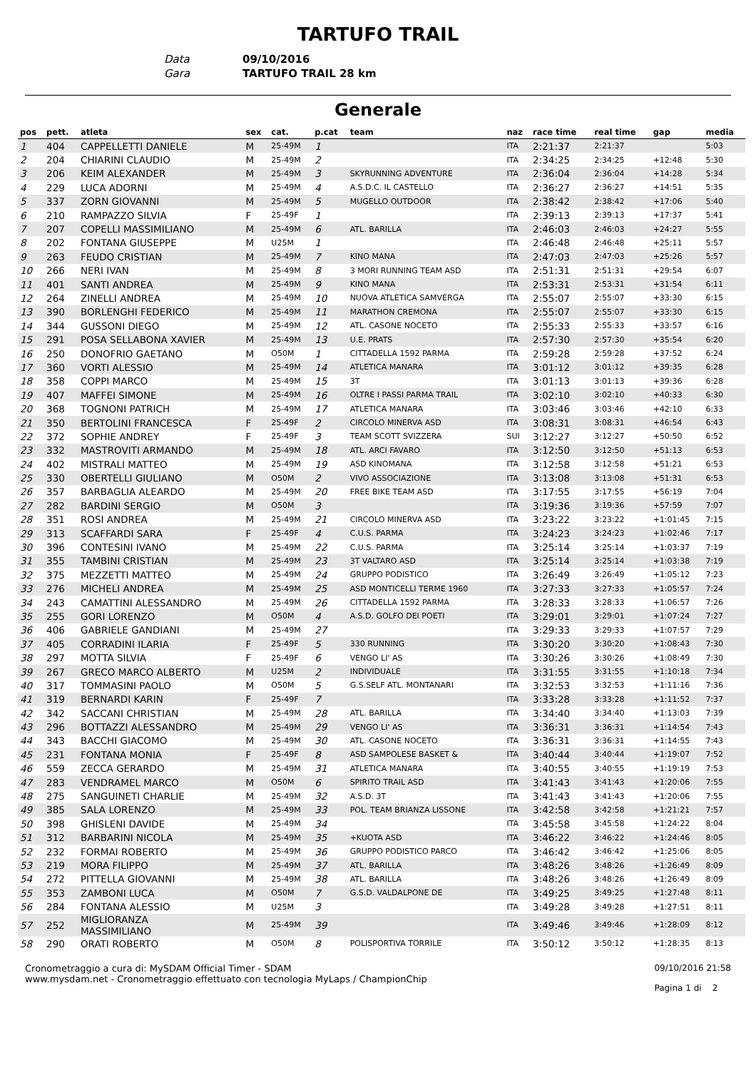TARTUFO TRAIL
Data 09/10/2016
Gara TARTUFO TRAIL 28 km
Generale
| pos | pett. | atleta | sex | cat. | p.cat | team | naz | race time | real time | gap | media |
| --- | --- | --- | --- | --- | --- | --- | --- | --- | --- | --- | --- |
| 1 | 404 | CAPPELLETTI DANIELE | M | 25-49M | 1 | | ITA | 2:21:37 | 2:21:37 | | 5:03 |
| 2 | 204 | CHIARINI CLAUDIO | M | 25-49M | 2 | | ITA | 2:34:25 | 2:34:25 | +12:48 | 5:30 |
| 3 | 206 | KEIM ALEXANDER | M | 25-49M | 3 | SKYRUNNING ADVENTURE | ITA | 2:36:04 | 2:36:04 | +14:28 | 5:34 |
| 4 | 229 | LUCA ADORNI | M | 25-49M | 4 | A.S.D.C. IL CASTELLO | ITA | 2:36:27 | 2:36:27 | +14:51 | 5:35 |
| 5 | 337 | ZORN GIOVANNI | M | 25-49M | 5 | MUGELLO OUTDOOR | ITA | 2:38:42 | 2:38:42 | +17:06 | 5:40 |
| 6 | 210 | RAMPAZZO SILVIA | F | 25-49F | 1 | | ITA | 2:39:13 | 2:39:13 | +17:37 | 5:41 |
| 7 | 207 | COPELLI MASSIMILIANO | M | 25-49M | 6 | ATL. BARILLA | ITA | 2:46:03 | 2:46:03 | +24:27 | 5:55 |
| 8 | 202 | FONTANA GIUSEPPE | M | U25M | 1 | | ITA | 2:46:48 | 2:46:48 | +25:11 | 5:57 |
| 9 | 263 | FEUDO CRISTIAN | M | 25-49M | 7 | KINO MANA | ITA | 2:47:03 | 2:47:03 | +25:26 | 5:57 |
| 10 | 266 | NERI IVAN | M | 25-49M | 8 | 3 MORI RUNNING TEAM ASD | ITA | 2:51:31 | 2:51:31 | +29:54 | 6:07 |
| 11 | 401 | SANTI ANDREA | M | 25-49M | 9 | KINO MANA | ITA | 2:53:31 | 2:53:31 | +31:54 | 6:11 |
| 12 | 264 | ZINELLI ANDREA | M | 25-49M | 10 | NUOVA ATLETICA SAMVERGA | ITA | 2:55:07 | 2:55:07 | +33:30 | 6:15 |
| 13 | 390 | BORLENGHI FEDERICO | M | 25-49M | 11 | MARATHON CREMONA | ITA | 2:55:07 | 2:55:07 | +33:30 | 6:15 |
| 14 | 344 | GUSSONI DIEGO | M | 25-49M | 12 | ATL. CASONE NOCETO | ITA | 2:55:33 | 2:55:33 | +33:57 | 6:16 |
| 15 | 291 | POSA SELLABONA XAVIER | M | 25-49M | 13 | U.E. PRATS | ITA | 2:57:30 | 2:57:30 | +35:54 | 6:20 |
| 16 | 250 | DONOFRIO GAETANO | M | O50M | 1 | CITTADELLA 1592 PARMA | ITA | 2:59:28 | 2:59:28 | +37:52 | 6:24 |
| 17 | 360 | VORTI ALESSIO | M | 25-49M | 14 | ATLETICA MANARA | ITA | 3:01:12 | 3:01:12 | +39:35 | 6:28 |
| 18 | 358 | COPPI MARCO | M | 25-49M | 15 | 3T | ITA | 3:01:13 | 3:01:13 | +39:36 | 6:28 |
| 19 | 407 | MAFFEI SIMONE | M | 25-49M | 16 | OLTRE I PASSI PARMA TRAIL | ITA | 3:02:10 | 3:02:10 | +40:33 | 6:30 |
| 20 | 368 | TOGNONI PATRICH | M | 25-49M | 17 | ATLETICA MANARA | ITA | 3:03:46 | 3:03:46 | +42:10 | 6:33 |
| 21 | 350 | BERTOLINI FRANCESCA | F | 25-49F | 2 | CIRCOLO MINERVA ASD | ITA | 3:08:31 | 3:08:31 | +46:54 | 6:43 |
| 22 | 372 | SOPHIE ANDREY | F | 25-49F | 3 | TEAM SCOTT SVIZZERA | SUI | 3:12:27 | 3:12:27 | +50:50 | 6:52 |
| 23 | 332 | MASTROVITI ARMANDO | M | 25-49M | 18 | ATL. ARCI FAVARO | ITA | 3:12:50 | 3:12:50 | +51:13 | 6:53 |
| 24 | 402 | MISTRALI MATTEO | M | 25-49M | 19 | ASD KINOMANA | ITA | 3:12:58 | 3:12:58 | +51:21 | 6:53 |
| 25 | 330 | OBERTELLI GIULIANO | M | O50M | 2 | VIVO ASSOCIAZIONE | ITA | 3:13:08 | 3:13:08 | +51:31 | 6:53 |
| 26 | 357 | BARBAGLIA ALEARDO | M | 25-49M | 20 | FREE BIKE TEAM ASD | ITA | 3:17:55 | 3:17:55 | +56:19 | 7:04 |
| 27 | 282 | BARDINI SERGIO | M | O50M | 3 | | ITA | 3:19:36 | 3:19:36 | +57:59 | 7:07 |
| 28 | 351 | ROSI ANDREA | M | 25-49M | 21 | CIRCOLO MINERVA ASD | ITA | 3:23:22 | 3:23:22 | +1:01:45 | 7:15 |
| 29 | 313 | SCAFFARDI SARA | F | 25-49F | 4 | C.U.S. PARMA | ITA | 3:24:23 | 3:24:23 | +1:02:46 | 7:17 |
| 30 | 396 | CONTESINI IVANO | M | 25-49M | 22 | C.U.S. PARMA | ITA | 3:25:14 | 3:25:14 | +1:03:37 | 7:19 |
| 31 | 355 | TAMBINI CRISTIAN | M | 25-49M | 23 | 3T VALTARO ASD | ITA | 3:25:14 | 3:25:14 | +1:03:38 | 7:19 |
| 32 | 375 | MEZZETTI MATTEO | M | 25-49M | 24 | GRUPPO PODISTICO | ITA | 3:26:49 | 3:26:49 | +1:05:12 | 7:23 |
| 33 | 276 | MICHELI ANDREA | M | 25-49M | 25 | ASD MONTICELLI TERME 1960 | ITA | 3:27:33 | 3:27:33 | +1:05:57 | 7:24 |
| 34 | 243 | CAMATTINI ALESSANDRO | M | 25-49M | 26 | CITTADELLA 1592 PARMA | ITA | 3:28:33 | 3:28:33 | +1:06:57 | 7:26 |
| 35 | 255 | GORI LORENZO | M | O50M | 4 | A.S.D. GOLFO DEI POETI | ITA | 3:29:01 | 3:29:01 | +1:07:24 | 7:27 |
| 36 | 406 | GABRIELE GANDIANI | M | 25-49M | 27 | | ITA | 3:29:33 | 3:29:33 | +1:07:57 | 7:29 |
| 37 | 405 | CORRADINI ILARIA | F | 25-49F | 5 | 330 RUNNING | ITA | 3:30:20 | 3:30:20 | +1:08:43 | 7:30 |
| 38 | 297 | MOTTA SILVIA | F | 25-49F | 6 | VENGO LI' AS | ITA | 3:30:26 | 3:30:26 | +1:08:49 | 7:30 |
| 39 | 267 | GRECO MARCO ALBERTO | M | U25M | 2 | INDIVIDUALE | ITA | 3:31:55 | 3:31:55 | +1:10:18 | 7:34 |
| 40 | 317 | TOMMASINI PAOLO | M | O50M | 5 | G.S.SELF ATL. MONTANARI | ITA | 3:32:53 | 3:32:53 | +1:11:16 | 7:36 |
| 41 | 319 | BERNARDI KARIN | F | 25-49F | 7 | | ITA | 3:33:28 | 3:33:28 | +1:11:52 | 7:37 |
| 42 | 342 | SACCANI CHRISTIAN | M | 25-49M | 28 | ATL. BARILLA | ITA | 3:34:40 | 3:34:40 | +1:13:03 | 7:39 |
| 43 | 296 | BOTTAZZI ALESSANDRO | M | 25-49M | 29 | VENGO LI' AS | ITA | 3:36:31 | 3:36:31 | +1:14:54 | 7:43 |
| 44 | 343 | BACCHI GIACOMO | M | 25-49M | 30 | ATL. CASONE NOCETO | ITA | 3:36:31 | 3:36:31 | +1:14:55 | 7:43 |
| 45 | 231 | FONTANA MONIA | F | 25-49F | 8 | ASD SAMPOLESE BASKET & | ITA | 3:40:44 | 3:40:44 | +1:19:07 | 7:52 |
| 46 | 559 | ZECCA GERARDO | M | 25-49M | 31 | ATLETICA MANARA | ITA | 3:40:55 | 3:40:55 | +1:19:19 | 7:53 |
| 47 | 283 | VENDRAMEL MARCO | M | O50M | 6 | SPIRITO TRAIL ASD | ITA | 3:41:43 | 3:41:43 | +1:20:06 | 7:55 |
| 48 | 275 | SANGUINETI CHARLIE | M | 25-49M | 32 | A.S.D. 3T | ITA | 3:41:43 | 3:41:43 | +1:20:06 | 7:55 |
| 49 | 385 | SALA LORENZO | M | 25-49M | 33 | POL. TEAM BRIANZA LISSONE | ITA | 3:42:58 | 3:42:58 | +1:21:21 | 7:57 |
| 50 | 398 | GHISLENI DAVIDE | M | 25-49M | 34 | | ITA | 3:45:58 | 3:45:58 | +1:24:22 | 8:04 |
| 51 | 312 | BARBARINI NICOLA | M | 25-49M | 35 | +KUOTA ASD | ITA | 3:46:22 | 3:46:22 | +1:24:46 | 8:05 |
| 52 | 232 | FORMAI ROBERTO | M | 25-49M | 36 | GRUPPO PODISTICO PARCO | ITA | 3:46:42 | 3:46:42 | +1:25:06 | 8:05 |
| 53 | 219 | MORA FILIPPO | M | 25-49M | 37 | ATL. BARILLA | ITA | 3:48:26 | 3:48:26 | +1:26:49 | 8:09 |
| 54 | 272 | PITTELLA GIOVANNI | M | 25-49M | 38 | ATL. BARILLA | ITA | 3:48:26 | 3:48:26 | +1:26:49 | 8:09 |
| 55 | 353 | ZAMBONI LUCA | M | O50M | 7 | G.S.D. VALDALPONE DE | ITA | 3:49:25 | 3:49:25 | +1:27:48 | 8:11 |
| 56 | 284 | FONTANA ALESSIO | M | U25M | 3 | | ITA | 3:49:28 | 3:49:28 | +1:27:51 | 8:11 |
| 57 | 252 | MIGLIORANZA MASSIMILIANO | M | 25-49M | 39 | | ITA | 3:49:46 | 3:49:46 | +1:28:09 | 8:12 |
| 58 | 290 | ORATI ROBERTO | M | O50M | 8 | POLISPORTIVA TORRILE | ITA | 3:50:12 | 3:50:12 | +1:28:35 | 8:13 |
Cronometraggio a cura di: MySDAM Official Timer - SDAM
www.mysdam.net - Cronometraggio effettuato con tecnologia MyLaps / ChampionChip
09/10/2016 21:58
Pagina 1 di 2